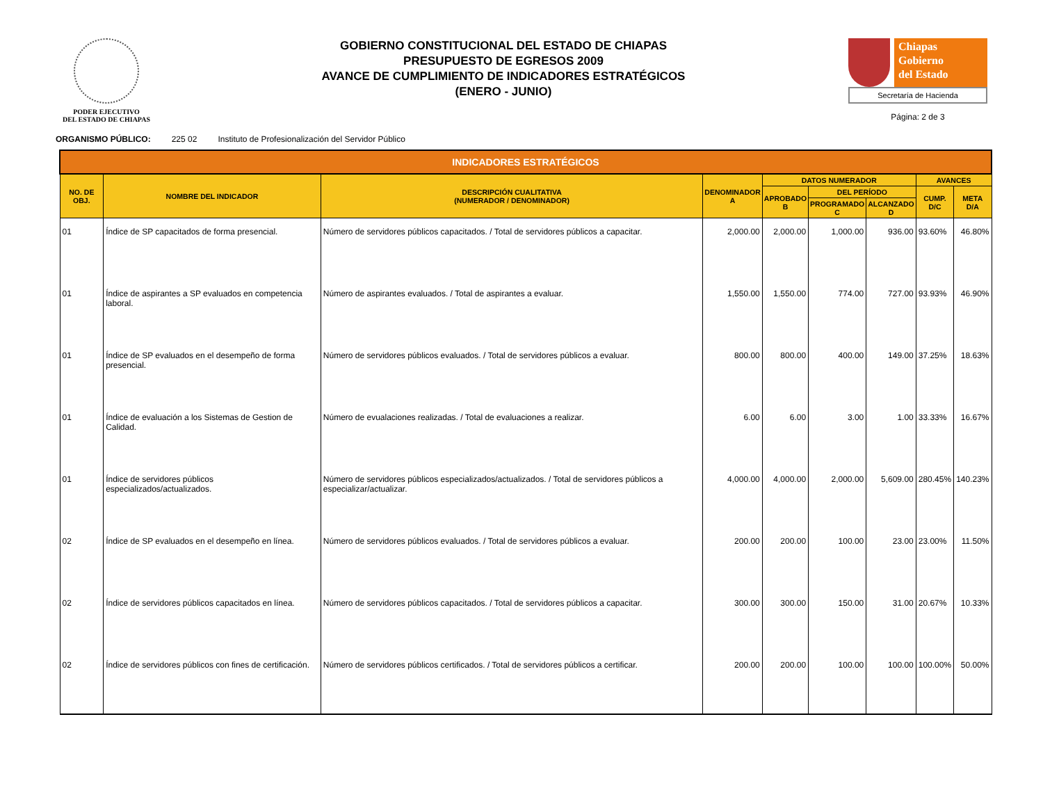PODER EJECUTIVO
DEL ESTADO DE CHIAPAS
GOBIERNO CONSTITUCIONAL DEL ESTADO DE CHIAPAS
PRESUPUESTO DE EGRESOS 2009
AVANCE DE CUMPLIMIENTO DE INDICADORES ESTRATÉGICOS
(ENERO - JUNIO)
Chiapas
Gobierno
del Estado
Secretaría de Hacienda
Página: 2 de 3
ORGANISMO PÚBLICO: 225 02 Instituto de Profesionalización del Servidor Público
| INDICADORES ESTRATÉGICOS | | | | | | | | |
| --- | --- | --- | --- | --- | --- | --- | --- | --- |
| NO. DE OBJ. | NOMBRE DEL INDICADOR | DESCRIPCIÓN CUALITATIVA (NUMERADOR / DENOMINADOR) | DENOMINADOR A | DATOS NUMERADOR | | | AVANCES | |
| | | | | APROBADO B | DEL PERÍODO | | CUMP. D/C | META D/A |
| | | | | | PROGRAMADO C | ALCANZADO D | | |
| 01 | Índice de SP capacitados de forma presencial. | Número de servidores públicos capacitados. / Total de servidores públicos a capacitar. | 2,000.00 | 2,000.00 | 1,000.00 | 936.00 | 93.60% | 46.80% |
| 01 | Índice de aspirantes a SP evaluados en competencia laboral. | Número de aspirantes evaluados. / Total de aspirantes a evaluar. | 1,550.00 | 1,550.00 | 774.00 | 727.00 | 93.93% | 46.90% |
| 01 | Índice de SP evaluados en el desempeño de forma presencial. | Número de servidores públicos evaluados. / Total de servidores públicos a evaluar. | 800.00 | 800.00 | 400.00 | 149.00 | 37.25% | 18.63% |
| 01 | Índice de evaluación a los Sistemas de Gestion de Calidad. | Número de evualaciones realizadas. / Total de evaluaciones a realizar. | 6.00 | 6.00 | 3.00 | 1.00 | 33.33% | 16.67% |
| 01 | Índice de servidores públicos especializados/actualizados. | Número de servidores públicos especializados/actualizados. / Total de servidores públicos a especializar/actualizar. | 4,000.00 | 4,000.00 | 2,000.00 | 5,609.00 | 280.45% | 140.23% |
| 02 | Índice de SP evaluados en el desempeño en línea. | Número de servidores públicos evaluados. / Total de servidores públicos a evaluar. | 200.00 | 200.00 | 100.00 | 23.00 | 23.00% | 11.50% |
| 02 | Índice de servidores públicos capacitados en línea. | Número de servidores públicos capacitados. / Total de servidores públicos a capacitar. | 300.00 | 300.00 | 150.00 | 31.00 | 20.67% | 10.33% |
| 02 | Índice de servidores públicos con fines de certificación. | Número de servidores públicos certificados. / Total de servidores públicos a certificar. | 200.00 | 200.00 | 100.00 | 100.00 | 100.00% | 50.00% |